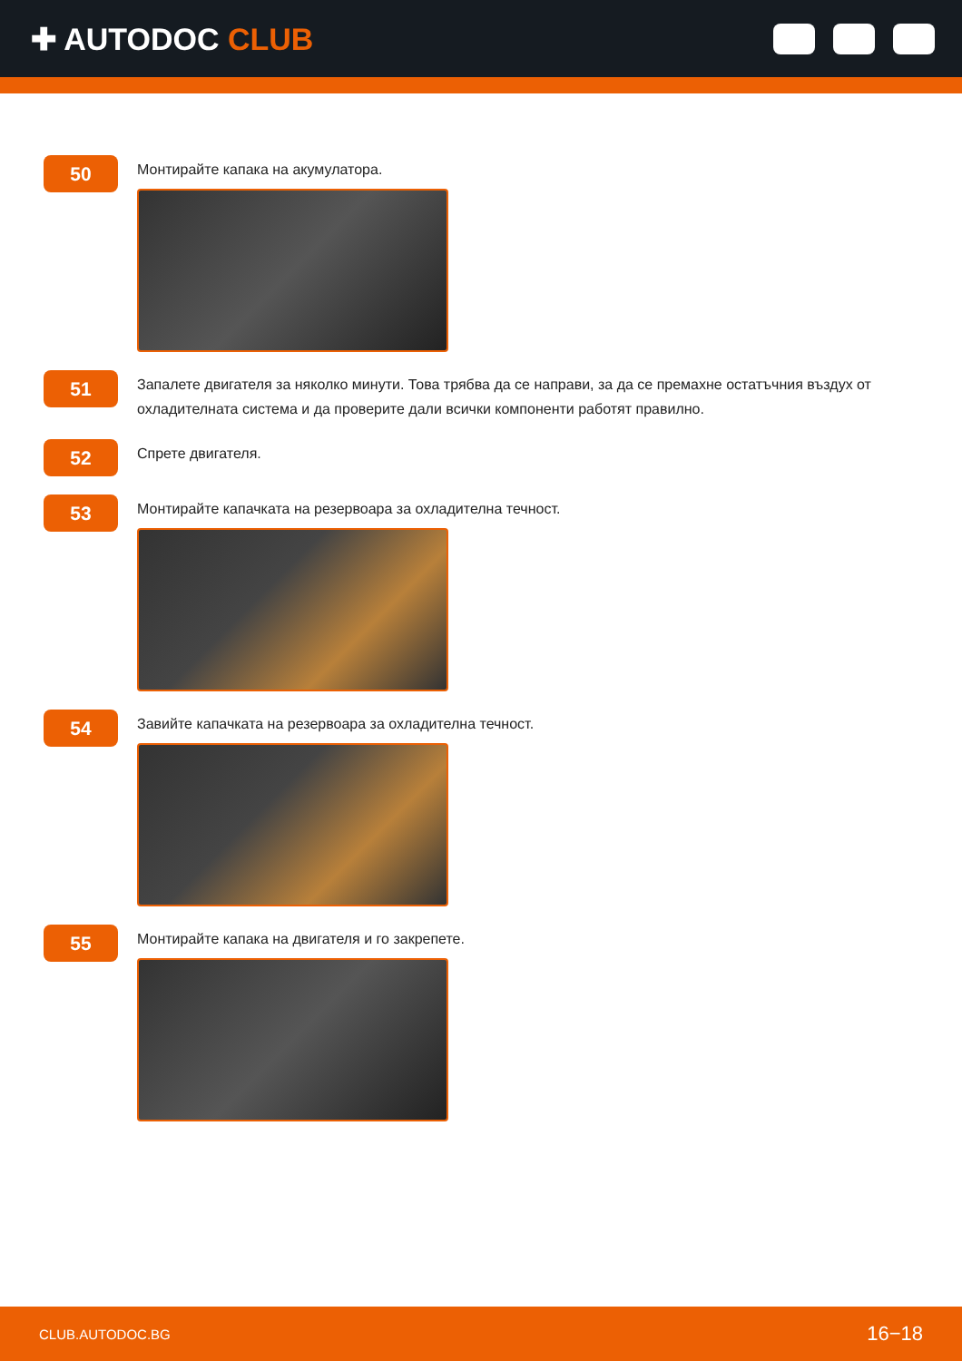✚ AUTODOC CLUB
50
Монтирайте капака на акумулатора.
51
Запалете двигателя за няколко минути. Това трябва да се направи, за да се премахне остатъчния въздух от охладителната система и да проверите дали всички компоненти работят правилно.
52
Спрете двигателя.
53
Монтирайте капачката на резервоара за охладителна течност.
54
Завийте капачката на резервоара за охладителна течност.
55
Монтирайте капака на двигателя и го закрепете.
CLUB.AUTODOC.BG 16−18